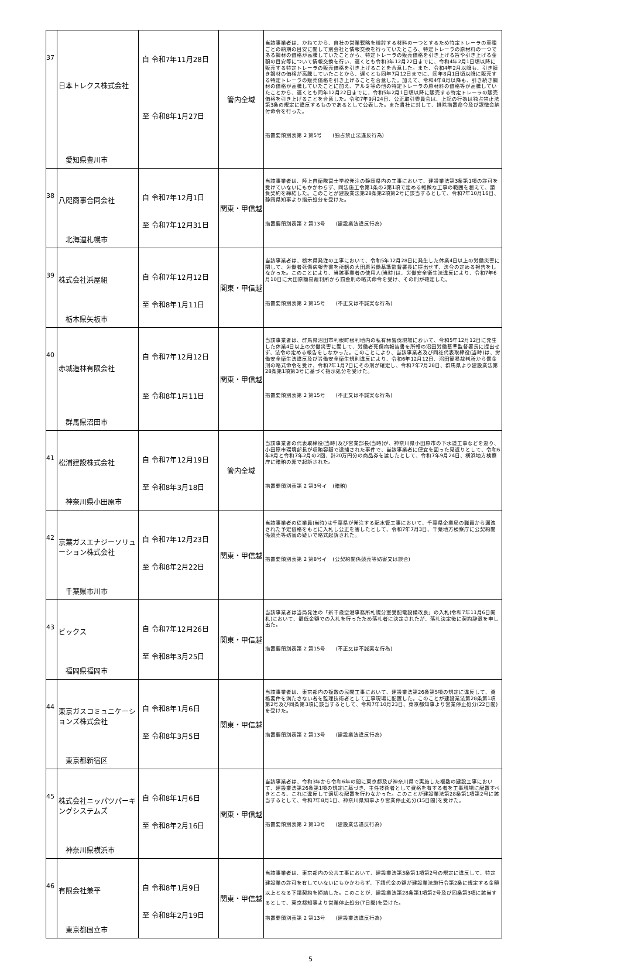| 37 | 日本トレクス株式会社 愛知県豊川市 | 自 令和7年11月28日 至 令和8年1月27日 | 管内全域 | 当該事業者は、かねてから、自社の営業戦略を検討する材料の一つとするため特定トレーラの車種ごとの納期の目安に関して別会社と情報交換を行っていたところ、特定トレーラの原材料の一つである鋼材の価格が高騰していたことから、特定トレーラの販売価格を引き上げる旨や引き上げる金額の目安等について情報交換を行い、遅くとも令和3年12月22日までに、令和4年2月1日頃以降に販売する特定トレーラの販売価格を引き上げることを合意した。また、令和4年2月以降も、引き続き鋼材の価格が高騰していたことから、遅くとも同年7月12日までに、同年8月1日頃以降に販売する特定トレーラの販売価格を引き上げることを合意した。加えて、令和4年8月以降も、引き続き鋼材の価格が高騰していたことに加え、アルミ等の他の特定トレーラの原材料の価格等が高騰していたことから、遅くとも同年12月22日までに、令和5年2月1日頃以降に販売する特定トレーラの販売価格を引き上げることを合意した。令和7年9月24日、公正取引委員会は、上記の行為は独占禁止法第3条の規定に違反するものであるとして公表した。また貴社に対して、排除措置命令及び課徴金納付命令を行った。 措置要領別表第 2 第5号 (独占禁止法違反行為) |
| 38 | 八咫商事合同会社 北海道札幌市 | 自 令和7年12月1日 至 令和7年12月31日 | 関東・甲信越 | 当該事業者は、陸上自衛隊富士学校発注の静岡県内の工事において、建設業法第3条第1項の許可を受けていないにもかかわらず、同法施工令第1条の2第1項で定める軽微な工事の範囲を超えて、請負契約を締結した。このことが建設業法第28条第2項第2号に該当するとして、令和7年10月16日、静岡県知事より指示処分を受けた。 措置要領別表第 2 第13号 (建設業法違反行為) |
| 39 | 株式会社浜屋組 栃木県矢板市 | 自 令和7年12月12日 至 令和8年1月11日 | 関東・甲信越 | 当該事業者は、栃木県発注の工事において、令和5年12月28日に発生した休業4日以上の労働災害に関して、労働者死傷病報告書を所轄の大田原労働基準監督署長に提出せず、法令の定める報告をしなかった。このことにより、当該事業者の使用人(当時)は、労働安全衛生法違反により、令和7年6月10日に大田原簡易裁判所から罰金刑の略式命令を受け、その刑が確定した。 措置要領別表第 2 第15号 (不正又は不誠実な行為) |
| 40 | 赤城造林有限会社 群馬県沼田市 | 自 令和7年12月12日 至 令和8年1月11日 | 関東・甲信越 | 当該事業者は、群馬県沼田市利根町根利地内の私有林皆伐現場において、令和5年12月12日に発生した休業4日以上の労働災害に関して、労働者死傷病報告書を所轄の沼田労働基準監督署長に提出せず、法令の定める報告をしなかった。このことにより、当該事業者及び同社代表取締役(当時)は、労働安全衛生法違反及び労働安全衛生規則違反により、令和6年12月12日、沼田簡易裁判所から罰金刑の略式命令を受け、令和7年1月7日にその刑が確定し、令和7年7月28日、群馬県より建設業法第28条第1項第3号に基づく指示処分を受けた。 措置要領別表第 2 第15号 (不正又は不誠実な行為) |
| 41 | 松浦建設株式会社 神奈川県小田原市 | 自 令和7年12月19日 至 令和8年3月18日 | 管内全域 | 当該事業者の代表取締役(当時)及び営業部長(当時)が、神奈川県小田原市の下水道工事などを巡り、小田原市環境部長が収賄容疑で逮捕された事件で、当該事業者に便宜を図った見返りとして、令和6年8月と令和7年2月の2回、計20万円分の商品券を渡したとして、令和7年9月24日、横浜地方検察庁に贈賄の罪で起訴された。 措置要領別表第 2 第3号イ (贈賄) |
| 42 | 京葉ガスエナジーソリューション株式会社 千葉県市川市 | 自 令和7年12月23日 至 令和8年2月22日 | 関東・甲信越 | 当該事業者の従業員(当時)は千葉県が発注する配水管工事において、千葉県企業局の職員から漏洩された予定価格をもとに入札し公正を害したとして、令和7年7月3日、千葉地方検察庁に公契約関係競売等妨害の疑いで略式起訴された。 措置要領別表第 2 第8号イ (公契約関係競売等妨害又は談合) |
| 43 | ビックス 福岡県福岡市 | 自 令和7年12月26日 至 令和8年3月25日 | 関東・甲信越 | 当該事業者は当局発注の「新千歳空港事務所札幌分室受配電設備改良」の入札(令和7年11月6日開札)において、最低金額での入札を行ったため落札者に決定されたが、落札決定後に契約辞退を申し出た。 措置要領別表第 2 第15号 (不正又は不誠実な行為) |
| 44 | 東京ガスコミュニケーションズ株式会社 東京都新宿区 | 自 令和8年1月6日 至 令和8年3月5日 | 関東・甲信越 | 当該事業者は、東京都内の複数の民間工事において、建設業法第26条第5項の規定に違反して、資格要件を満たさない者を監理技術者として工事現場に配置した。このことが建設業法第28条第1項第2号及び同条第3項に該当するとして、令和7年10月23日、東京都知事より営業停止処分(22日間)を受けた。 措置要領別表第 2 第13号 (建設業法違反行為) |
| 45 | 株式会社ニッパツパーキングシステムズ 神奈川県横浜市 | 自 令和8年1月6日 至 令和8年2月16日 | 関東・甲信越 | 当該事業者は、令和3年から令和6年の間に東京都及び神奈川県で実施した複数の建設工事において、建設業法第26条第1項の規定に基づき、主任技術者として資格を有する者を工事現場に配置すべきところ、これに違反して適切な配置を行わなかった。このことが建設業法第28条第1項第2号に該当するとして、令和7年8月1日、神奈川県知事より営業停止処分(15日間)を受けた。 措置要領別表第 2 第13号 (建設業法違反行為) |
| 46 | 有限会社兼平 東京都国立市 | 自 令和8年1月9日 至 令和8年2月19日 | 関東・甲信越 | 当該事業者は、東京都内の公共工事において、建設業法第3条第1項第2号の規定に違反して、特定建設業の許可を有していないにもかかわらず、下請代金の額が建設業法施行令第2条に規定する金額以上となる下請契約を締結した。このことが、建設業法第28条第1項第2号及び同条第3項に該当するとして、東京都知事より営業停止処分(7日間)を受けた。 措置要領別表第 2 第13号 (建設業法違反行為) |
5